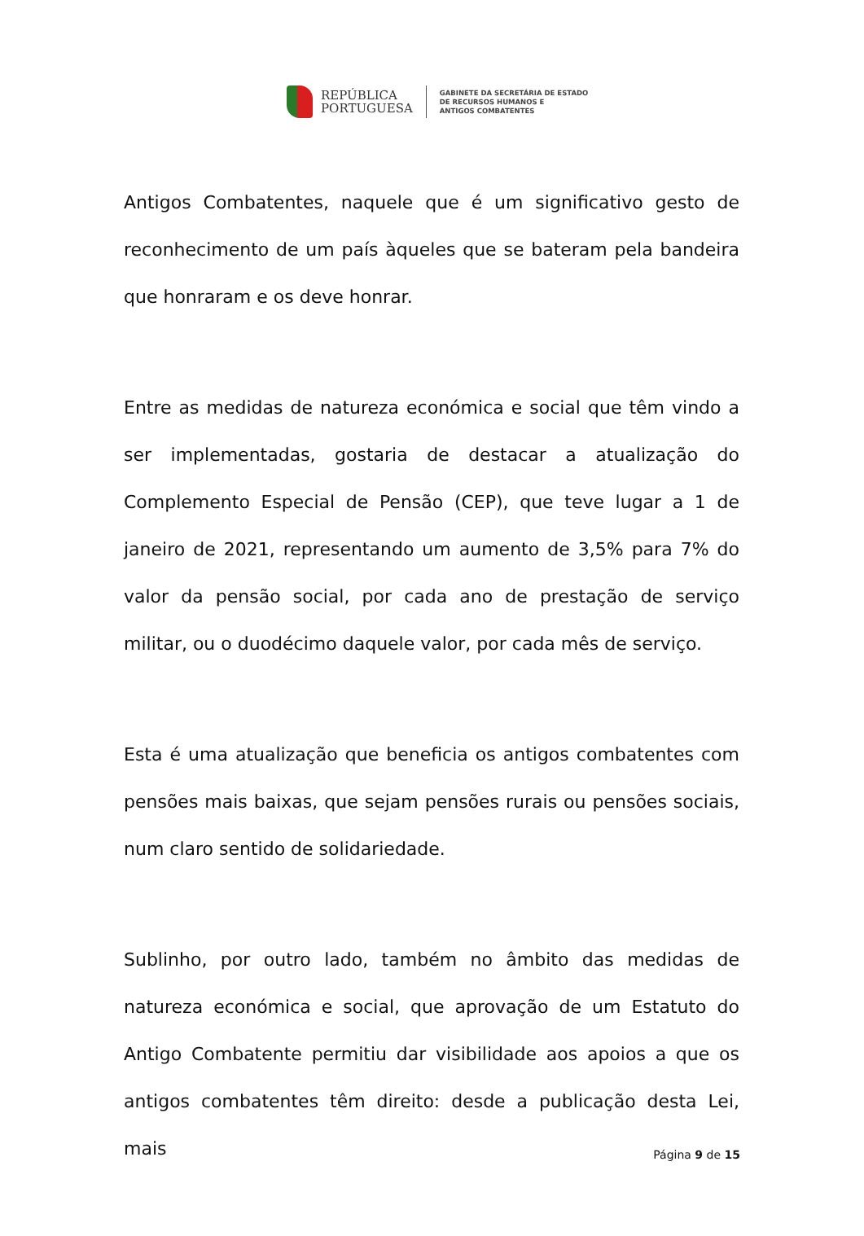REPÚBLICA
PORTUGUESA
GABINETE DA SECRETÁRIA DE ESTADO
DE RECURSOS HUMANOS E
ANTIGOS COMBATENTES
Antigos Combatentes, naquele que é um significativo gesto de reconhecimento de um país àqueles que se bateram pela bandeira que honraram e os deve honrar.
Entre as medidas de natureza económica e social que têm vindo a ser implementadas, gostaria de destacar a atualização do Complemento Especial de Pensão (CEP), que teve lugar a 1 de janeiro de 2021, representando um aumento de 3,5% para 7% do valor da pensão social, por cada ano de prestação de serviço militar, ou o duodécimo daquele valor, por cada mês de serviço.
Esta é uma atualização que beneficia os antigos combatentes com pensões mais baixas, que sejam pensões rurais ou pensões sociais, num claro sentido de solidariedade.
Sublinho, por outro lado, também no âmbito das medidas de natureza económica e social, que aprovação de um Estatuto do Antigo Combatente permitiu dar visibilidade aos apoios a que os antigos combatentes têm direito: desde a publicação desta Lei, mais
Página 9 de 15